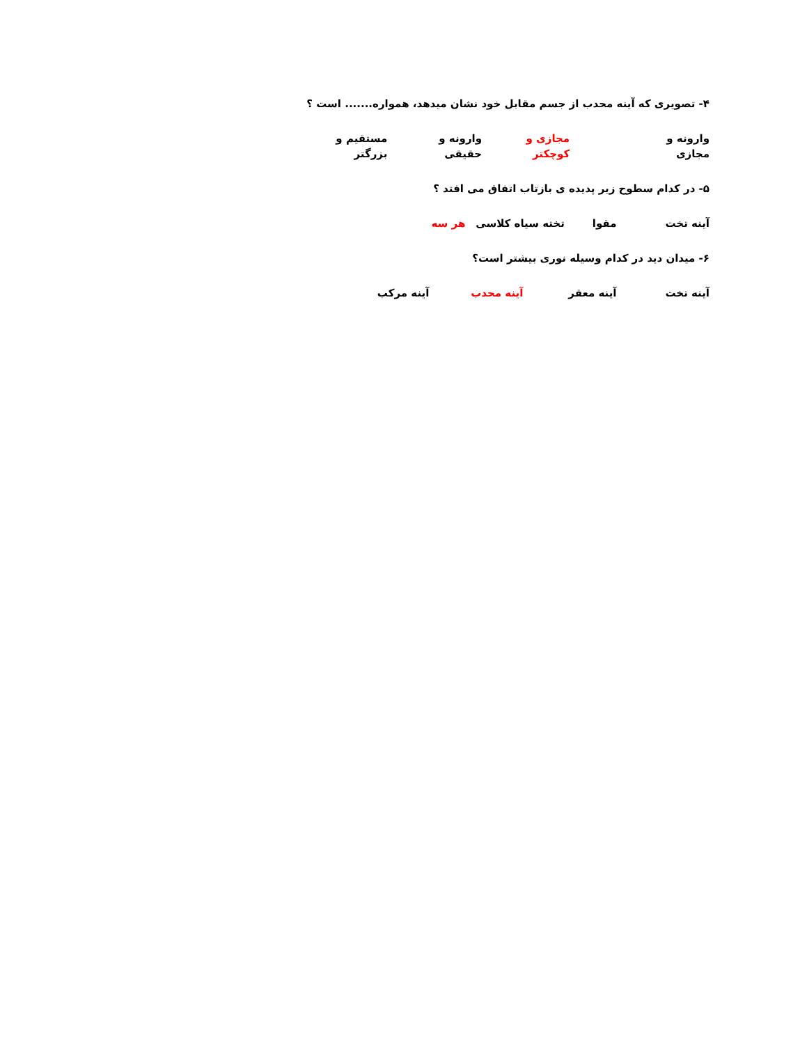۴- تصویری که آینه محدب از جسم مقابل خود نشان میدهد، همواره....... است ؟
وارونه و مجازی مجازی و کوچکتر وارونه و حقیقی مستقیم و بزرگتر
۵- در کدام سطوح زیر پدیده ی بازتاب اتفاق می افتد ؟
آینه تخت مقوا تخته سیاه کلاسی هر سه
۶- میدان دید در کدام وسیله نوری بیشتر است؟
آینه تخت آینه معقر آینه محدب آینه مرکب